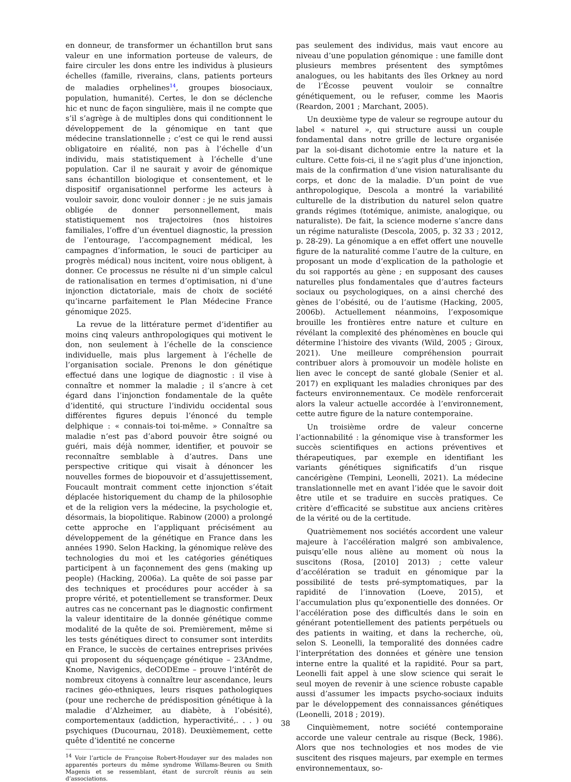en donneur, de transformer un échantillon brut sans valeur en une information porteuse de valeurs, de faire circuler les dons entre les individus à plusieurs échelles (famille, riverains, clans, patients porteurs de maladies orphelines<sup>14</sup>, groupes biosociaux, population, humanité). Certes, le don se déclenche hic et nunc de façon singulière, mais il ne compte que s’il s’agrège à de multiples dons qui conditionnent le développement de la génomique en tant que médecine translationnelle ; c’est ce qui le rend aussi obligatoire en réalité, non pas à l’échelle d’un individu, mais statistiquement à l’échelle d’une population. Car il ne saurait y avoir de génomique sans échantillon biologique et consentement, et le dispositif organisationnel performe les acteurs à vouloir savoir, donc vouloir donner : je ne suis jamais obligée de donner personnellement, mais statistiquement nos trajectoires (nos histoires familiales, l’offre d’un éventuel diagnostic, la pression de l’entourage, l’accompagnement médical, les campagnes d’information, le souci de participer au progrès médical) nous incitent, voire nous obligent, à donner. Ce processus ne résulte ni d’un simple calcul de rationalisation en termes d’optimisation, ni d’une injonction dictatoriale, mais de choix de société qu’incarne parfaitement le Plan Médecine France génomique 2025.
La revue de la littérature permet d’identifier au moins cinq valeurs anthropologiques qui motivent le don, non seulement à l’échelle de la conscience individuelle, mais plus largement à l’échelle de l’organisation sociale. Prenons le don génétique effectué dans une logique de diagnostic : il vise à connaître et nommer la maladie ; il s’ancre à cet égard dans l’injonction fondamentale de la quête d’identité, qui structure l’individu occidental sous différentes figures depuis l’énoncé du temple delphique : « connais-toi toi-même. » Connaître sa maladie n’est pas d’abord pouvoir être soigné ou guéri, mais déjà nommer, identifier, et pouvoir se reconnaître semblable à d’autres. Dans une perspective critique qui visait à dénoncer les nouvelles formes de biopouvoir et d’assujettissement, Foucault montrait comment cette injonction s’était déplacée historiquement du champ de la philosophie et de la religion vers la médecine, la psychologie et, désormais, la biopolitique. Rabinow (2000) a prolongé cette approche en l’appliquant précisément au développement de la génétique en France dans les années 1990. Selon Hacking, la génomique relève des technologies du moi et les catégories génétiques participent à un façonnement des gens (making up people) (Hacking, 2006a). La quête de soi passe par des techniques et procédures pour accéder à sa propre vérité, et potentiellement se transformer. Deux autres cas ne concernant pas le diagnostic confirment la valeur identitaire de la donnée génétique comme modalité de la quête de soi. Premièrement, même si les tests génétiques direct to consumer sont interdits en France, le succès de certaines entreprises privées qui proposent du séquençage génétique – 23Andme, Knome, Navigenics, deCODEme – prouve l’intérêt de nombreux citoyens à connaître leur ascendance, leurs racines géo-ethniques, leurs risques pathologiques (pour une recherche de prédisposition génétique à la maladie d’Alzheimer, au diabète, à l’obésité), comportementaux (addiction, hyperactivité,. . . ) ou psychiques (Ducournau, 2018). Deuxièmement, cette quête d’identité ne concerne
<sup>14</sup> Voir l’article de Françoise Robert-Houdayer sur des malades non apparentés porteurs du même syndrome Willams-Beuren ou Smith Magenis et se ressemblant, étant de surcroît réunis au sein d’associations.
pas seulement des individus, mais vaut encore au niveau d’une population génomique : une famille dont plusieurs membres présentent des symptômes analogues, ou les habitants des îles Orkney au nord de l’Écosse peuvent vouloir se connaître génétiquement, ou le refuser, comme les Maoris (Reardon, 2001 ; Marchant, 2005).
Un deuxième type de valeur se regroupe autour du label « naturel », qui structure aussi un couple fondamental dans notre grille de lecture organisée par la soi-disant dichotomie entre la nature et la culture. Cette fois-ci, il ne s’agit plus d’une injonction, mais de la confirmation d’une vision naturalisante du corps, et donc de la maladie. D’un point de vue anthropologique, Descola a montré la variabilité culturelle de la distribution du naturel selon quatre grands régimes (totémique, animiste, analogique, ou naturaliste). De fait, la science moderne s’ancre dans un régime naturaliste (Descola, 2005, p. 32 33 ; 2012, p. 28-29). La génomique a en effet offert une nouvelle figure de la naturalité comme l’autre de la culture, en proposant un mode d’explication de la pathologie et du soi rapportés au gène ; en supposant des causes naturelles plus fondamentales que d’autres facteurs sociaux ou psychologiques, on a ainsi cherché des gènes de l’obésité, ou de l’autisme (Hacking, 2005, 2006b). Actuellement néanmoins, l’exposomique brouille les frontières entre nature et culture en révélant la complexité des phénomènes en boucle qui détermine l’histoire des vivants (Wild, 2005 ; Giroux, 2021). Une meilleure compréhension pourrait contribuer alors à promouvoir un modèle holiste en lien avec le concept de santé globale (Senier et al. 2017) en expliquant les maladies chroniques par des facteurs environnementaux. Ce modèle renforcerait alors la valeur actuelle accordée à l’environnement, cette autre figure de la nature contemporaine.
Un troisième ordre de valeur concerne l’actionnabilité : la génomique vise à transformer les succès scientifiques en actions préventives et thérapeutiques, par exemple en identifiant les variants génétiques significatifs d’un risque cancérigène (Tempini, Leonelli, 2021). La médecine translationnelle met en avant l’idée que le savoir doit être utile et se traduire en succès pratiques. Ce critère d’efficacité se substitue aux anciens critères de la vérité ou de la certitude.
Quatrièmement nos sociétés accordent une valeur majeure à l’accélération malgré son ambivalence, puisqu’elle nous aliène au moment où nous la suscitons (Rosa, [2010] 2013) ; cette valeur d’accélération se traduit en génomique par la possibilité de tests pré-symptomatiques, par la rapidité de l’innovation (Loeve, 2015), et l’accumulation plus qu’exponentielle des données. Or l’accélération pose des difficultés dans le soin en générant potentiellement des patients perpétuels ou des patients in waiting, et dans la recherche, où, selon S. Leonelli, la temporalité des données cadre l’interprétation des données et génère une tension interne entre la qualité et la rapidité. Pour sa part, Leonelli fait appel à une slow science qui serait le seul moyen de revenir à une science robuste capable aussi d’assumer les impacts psycho-sociaux induits par le développement des connaissances génétiques (Leonelli, 2018 ; 2019).
Cinquièmement, notre société contemporaine accorde une valeur centrale au risque (Beck, 1986). Alors que nos technologies et nos modes de vie suscitent des risques majeurs, par exemple en termes environnementaux, so-
38